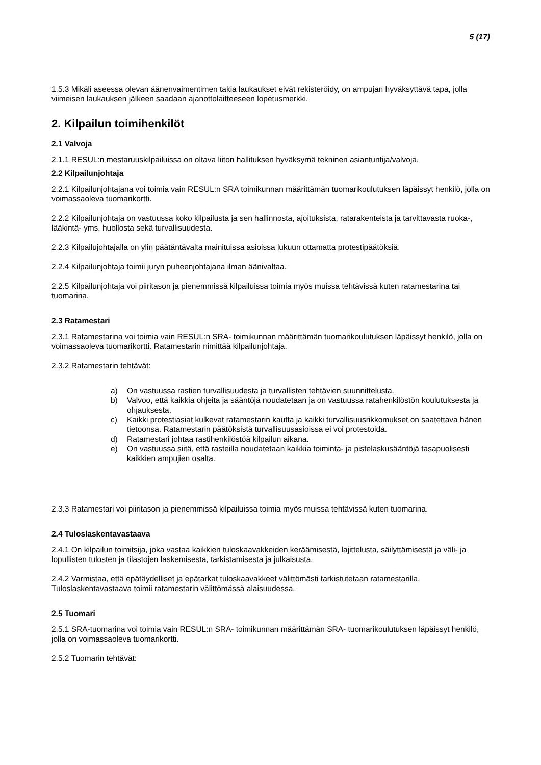5 (17)
1.5.3 Mikäli aseessa olevan äänenvaimentimen takia laukaukset eivät rekisteröidy, on ampujan hyväksyttävä tapa, jolla viimeisen laukauksen jälkeen saadaan ajanottolaitteeseen lopetusmerkki.
2. Kilpailun toimihenkilöt
2.1 Valvoja
2.1.1 RESUL:n mestaruuskilpailuissa on oltava liiton hallituksen hyväksymä tekninen asiantuntija/valvoja.
2.2 Kilpailunjohtaja
2.2.1 Kilpailunjohtajana voi toimia vain RESUL:n SRA toimikunnan määrittämän tuomarikoulutuksen läpäissyt henkilö, jolla on voimassaoleva tuomarikortti.
2.2.2 Kilpailunjohtaja on vastuussa koko kilpailusta ja sen hallinnosta, ajoituksista, ratarakenteista ja tarvittavasta ruoka-, lääkintä- yms. huollosta sekä turvallisuudesta.
2.2.3 Kilpailujohtajalla on ylin päätäntävalta mainituissa asioissa lukuun ottamatta protestipäätöksiä.
2.2.4 Kilpailunjohtaja toimii juryn puheenjohtajana ilman äänivaltaa.
2.2.5 Kilpailunjohtaja voi piiritason ja pienemmissä kilpailuissa toimia myös muissa tehtävissä kuten ratamestarina tai tuomarina.
2.3 Ratamestari
2.3.1 Ratamestarina voi toimia vain RESUL:n SRA- toimikunnan määrittämän tuomarikoulutuksen läpäissyt henkilö, jolla on voimassaoleva tuomarikortti. Ratamestarin nimittää kilpailunjohtaja.
2.3.2 Ratamestarin tehtävät:
a) On vastuussa rastien turvallisuudesta ja turvallisten tehtävien suunnittelusta.
b) Valvoo, että kaikkia ohjeita ja sääntöjä noudatetaan ja on vastuussa ratahenkilöstön koulutuksesta ja ohjauksesta.
c) Kaikki protestiasiat kulkevat ratamestarin kautta ja kaikki turvallisuusrikkomukset on saatettava hänen tietoonsa. Ratamestarin päätöksistä turvallisuusasioissa ei voi protestoida.
d) Ratamestari johtaa rastihenkilöstöä kilpailun aikana.
e) On vastuussa siitä, että rasteilla noudatetaan kaikkia toiminta- ja pistelaskusääntöjä tasapuolisesti kaikkien ampujien osalta.
2.3.3 Ratamestari voi piiritason ja pienemmissä kilpailuissa toimia myös muissa tehtävissä kuten tuomarina.
2.4 Tuloslaskentavastaava
2.4.1 On kilpailun toimitsija, joka vastaa kaikkien tuloskaavakkeiden keräämisestä, lajittelusta, säilyttämisestä ja väli- ja lopullisten tulosten ja tilastojen laskemisesta, tarkistamisesta ja julkaisusta.
2.4.2 Varmistaa, että epätäydelliset ja epätarkat tuloskaavakkeet välittömästi tarkistutetaan ratamestarilla. Tuloslaskentavastaava toimii ratamestarin välittömässä alaisuudessa.
2.5 Tuomari
2.5.1 SRA-tuomarina voi toimia vain RESUL:n SRA- toimikunnan määrittämän SRA- tuomarikoulutuksen läpäissyt henkilö, jolla on voimassaoleva tuomarikortti.
2.5.2 Tuomarin tehtävät: